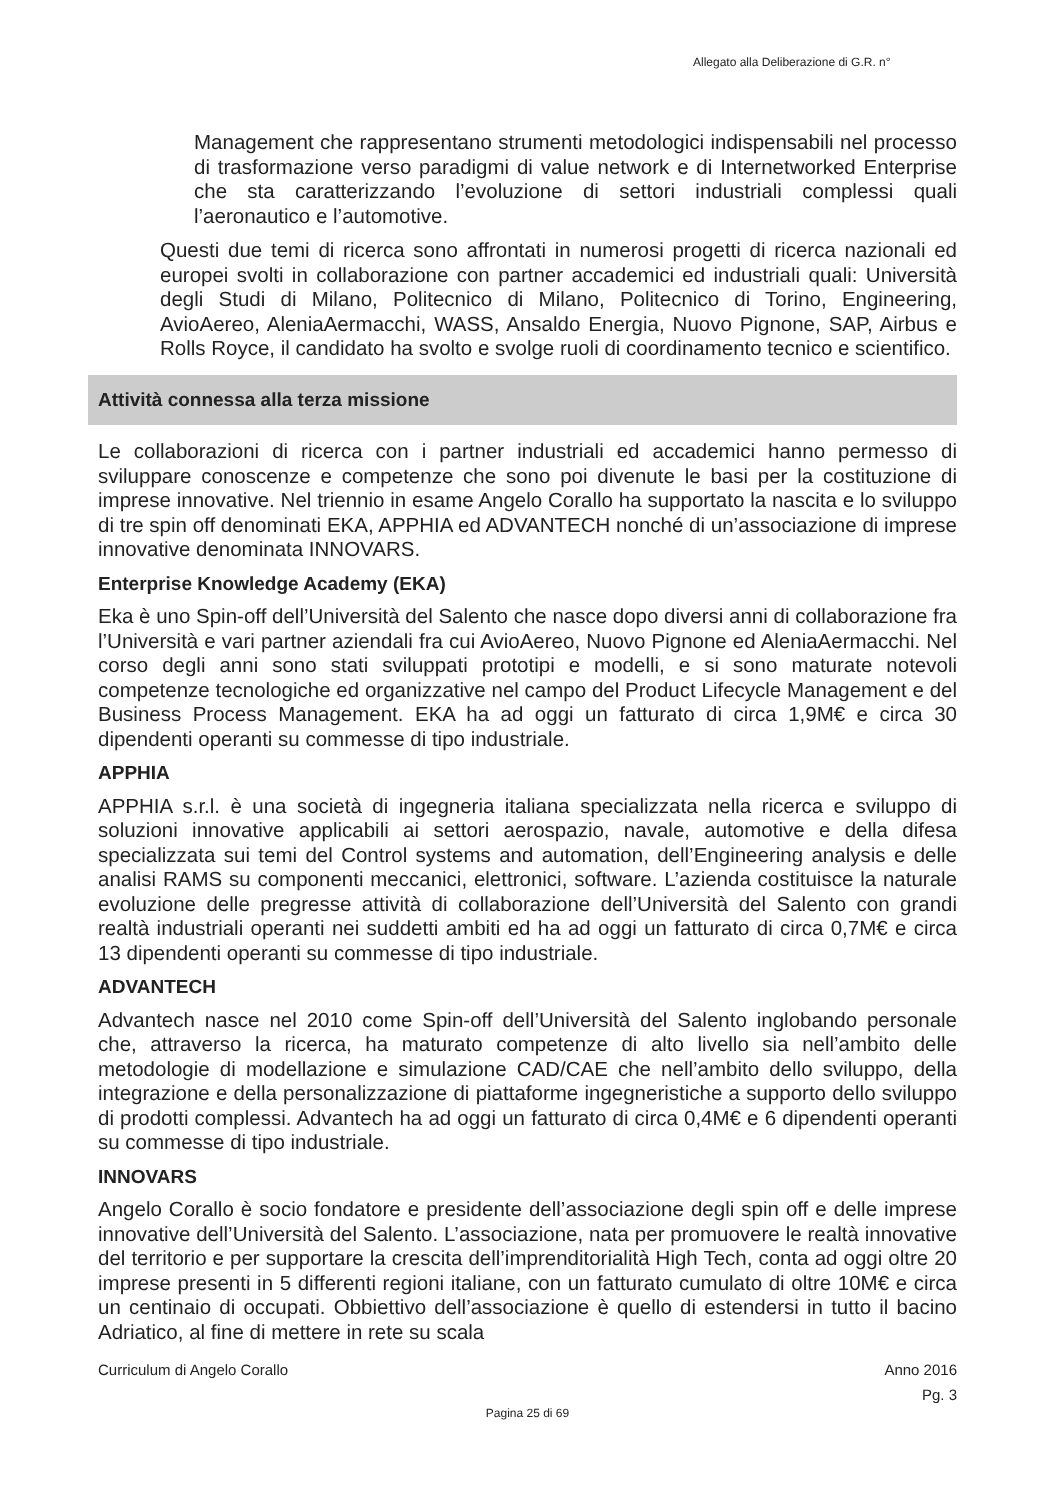Allegato alla Deliberazione di G.R. n°
Management che rappresentano strumenti metodologici indispensabili nel processo di trasformazione verso paradigmi di value network e di Internetworked Enterprise che sta caratterizzando l’evoluzione di settori industriali complessi quali l’aeronautico e l’automotive.
Questi due temi di ricerca sono affrontati in numerosi progetti di ricerca nazionali ed europei svolti in collaborazione con partner accademici ed industriali quali: Università degli Studi di Milano, Politecnico di Milano, Politecnico di Torino, Engineering, AvioAereo, AleniaAermacchi, WASS, Ansaldo Energia, Nuovo Pignone, SAP, Airbus e Rolls Royce, il candidato ha svolto e svolge ruoli di coordinamento tecnico e scientifico.
Attività connessa alla terza missione
Le collaborazioni di ricerca con i partner industriali ed accademici hanno permesso di sviluppare conoscenze e competenze che sono poi divenute le basi per la costituzione di imprese innovative. Nel triennio in esame Angelo Corallo ha supportato la nascita e lo sviluppo di tre spin off denominati EKA, APPHIA ed ADVANTECH nonché di un’associazione di imprese innovative denominata INNOVARS.
Enterprise Knowledge Academy (EKA)
Eka è uno Spin-off dell’Università del Salento che nasce dopo diversi anni di collaborazione fra l’Università e vari partner aziendali fra cui AvioAereo, Nuovo Pignone ed AleniaAermacchi. Nel corso degli anni sono stati sviluppati prototipi e modelli, e si sono maturate notevoli competenze tecnologiche ed organizzative nel campo del Product Lifecycle Management e del Business Process Management. EKA ha ad oggi un fatturato di circa 1,9M€ e circa 30 dipendenti operanti su commesse di tipo industriale.
APPHIA
APPHIA s.r.l. è una società di ingegneria italiana specializzata nella ricerca e sviluppo di soluzioni innovative applicabili ai settori aerospazio, navale, automotive e della difesa specializzata sui temi del Control systems and automation, dell’Engineering analysis e delle analisi RAMS su componenti meccanici, elettronici, software. L’azienda costituisce la naturale evoluzione delle pregresse attività di collaborazione dell’Università del Salento con grandi realtà industriali operanti nei suddetti ambiti ed ha ad oggi un fatturato di circa 0,7M€ e circa 13 dipendenti operanti su commesse di tipo industriale.
ADVANTECH
Advantech nasce nel 2010 come Spin-off dell’Università del Salento inglobando personale che, attraverso la ricerca, ha maturato competenze di alto livello sia nell’ambito delle metodologie di modellazione e simulazione CAD/CAE che nell’ambito dello sviluppo, della integrazione e della personalizzazione di piattaforme ingegneristiche a supporto dello sviluppo di prodotti complessi. Advantech ha ad oggi un fatturato di circa 0,4M€ e 6 dipendenti operanti su commesse di tipo industriale.
INNOVARS
Angelo Corallo è socio fondatore e presidente dell’associazione degli spin off e delle imprese innovative dell’Università del Salento. L’associazione, nata per promuovere le realtà innovative del territorio e per supportare la crescita dell’imprenditorialità High Tech, conta ad oggi oltre 20 imprese presenti in 5 differenti regioni italiane, con un fatturato cumulato di oltre 10M€ e circa un centinaio di occupati. Obbiettivo dell’associazione è quello di estendersi in tutto il bacino Adriatico, al fine di mettere in rete su scala
Curriculum di Angelo Corallo Anno 2016
Pg. 3
Pagina 25 di 69